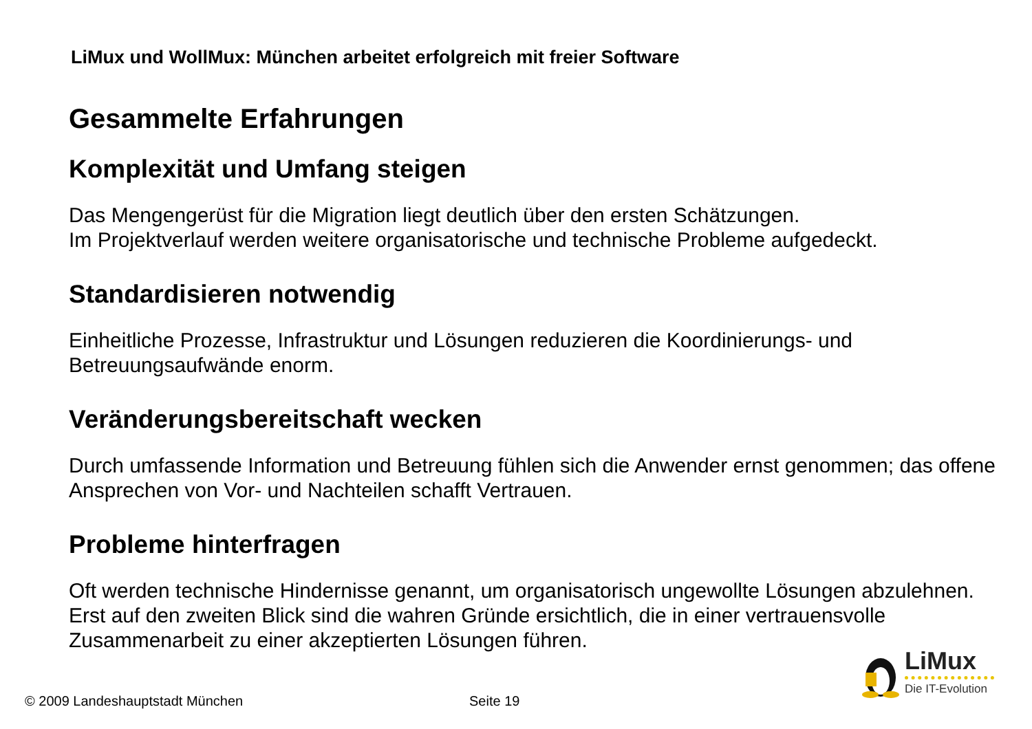LiMux und WollMux: München arbeitet erfolgreich mit freier Software
Gesammelte Erfahrungen
Komplexität und Umfang steigen
Das Mengengerüst für die Migration liegt deutlich über den ersten Schätzungen.
Im Projektverlauf werden weitere organisatorische und technische Probleme aufgedeckt.
Standardisieren notwendig
Einheitliche Prozesse, Infrastruktur und Lösungen reduzieren die Koordinierungs- und Betreuungsaufwände enorm.
Veränderungsbereitschaft wecken
Durch umfassende Information und Betreuung fühlen sich die Anwender ernst genommen; das offene Ansprechen von Vor- und Nachteilen schafft Vertrauen.
Probleme hinterfragen
Oft werden technische Hindernisse genannt, um organisatorisch ungewollte Lösungen abzulehnen. Erst auf den zweiten Blick sind die wahren Gründe ersichtlich, die in einer vertrauensvolle Zusammenarbeit zu einer akzeptierten Lösungen führen.
LiMux
Die IT-Evolution
© 2009 Landeshauptstadt München
Seite 19